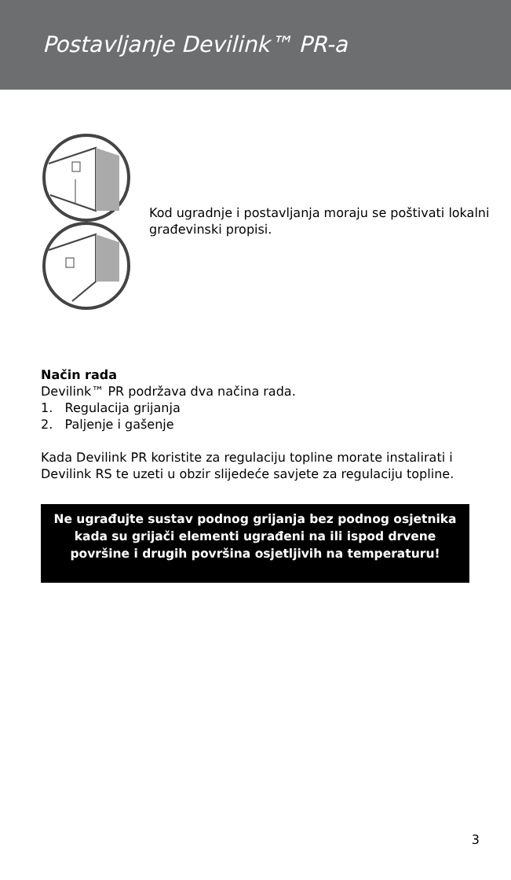Postavljanje Devilink™ PR-a
Kod ugradnje i postavljanja moraju se poštivati lokalni građevinski propisi.
Način rada
Devilink™ PR podržava dva načina rada.
1. Regulacija grijanja
2. Paljenje i gašenje
Kada Devilink PR koristite za regulaciju topline morate instalirati i Devilink RS te uzeti u obzir slijedeće savjete za regulaciju topline.
Ne ugrađujte sustav podnog grijanja bez podnog osjetnika kada su grijači elementi ugrađeni na ili ispod drvene površine i drugih površina osjetljivih na temperaturu!
3